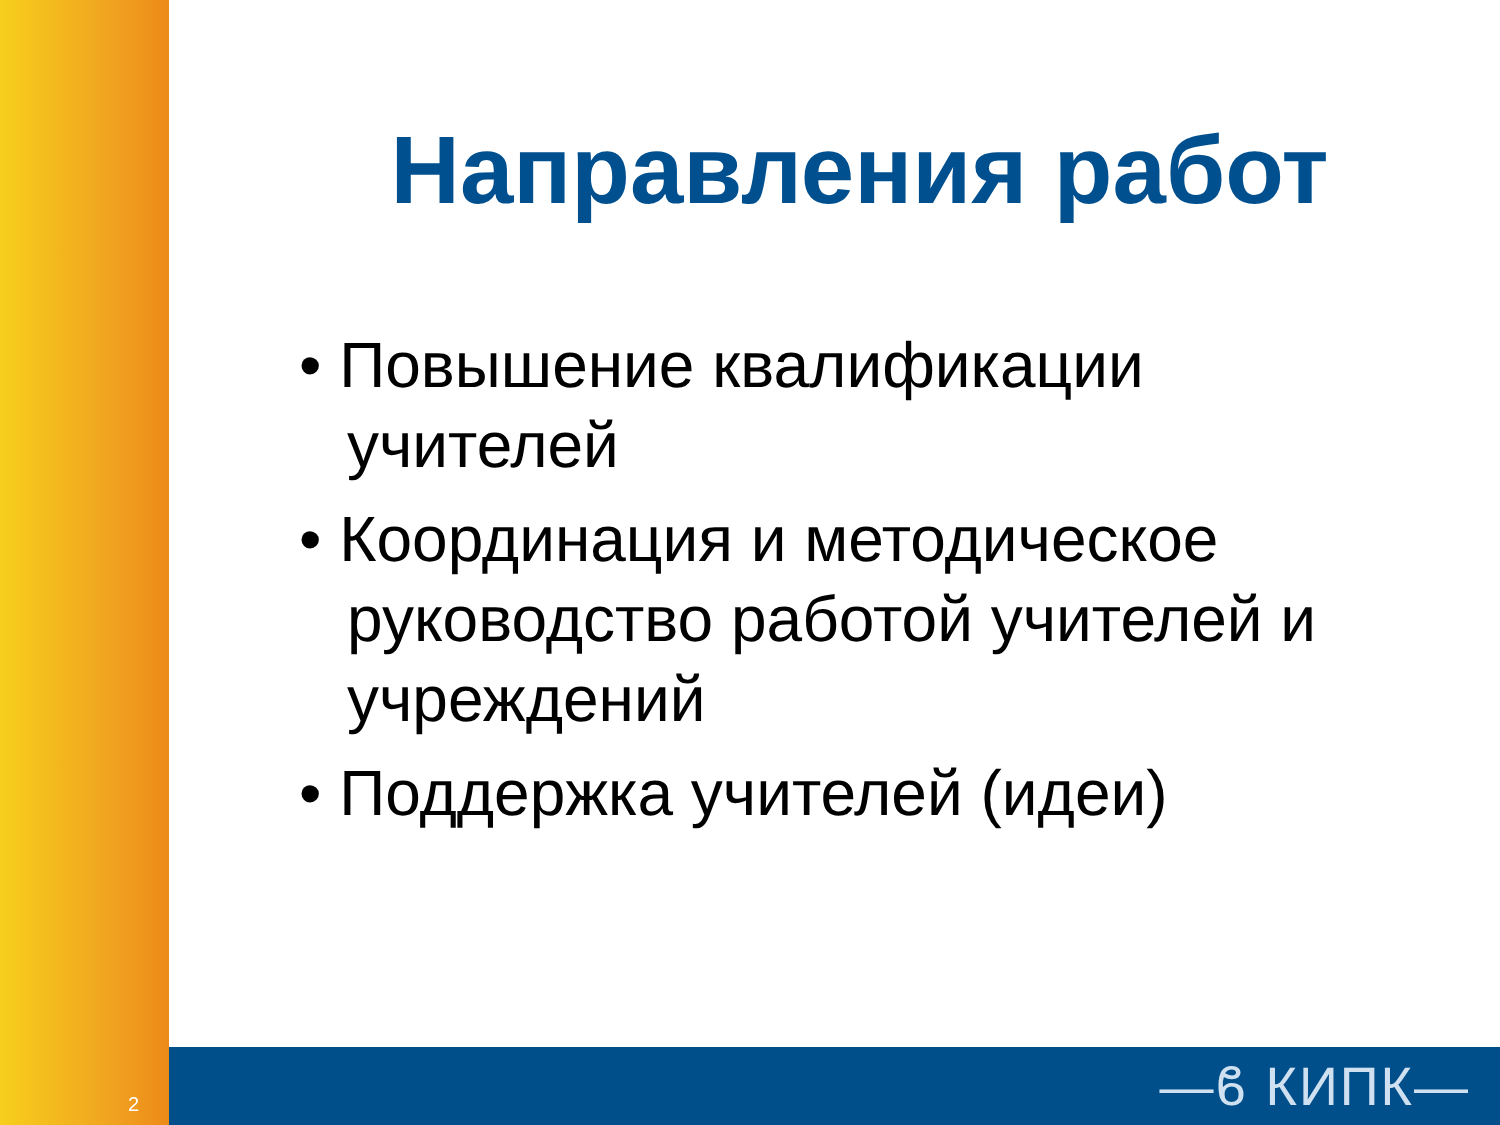Направления работ
• Повышение квалификации учителей
• Координация и методическое руководство работой учителей и учреждений
• Поддержка учителей (идеи)
2 —ϐ КИПК—